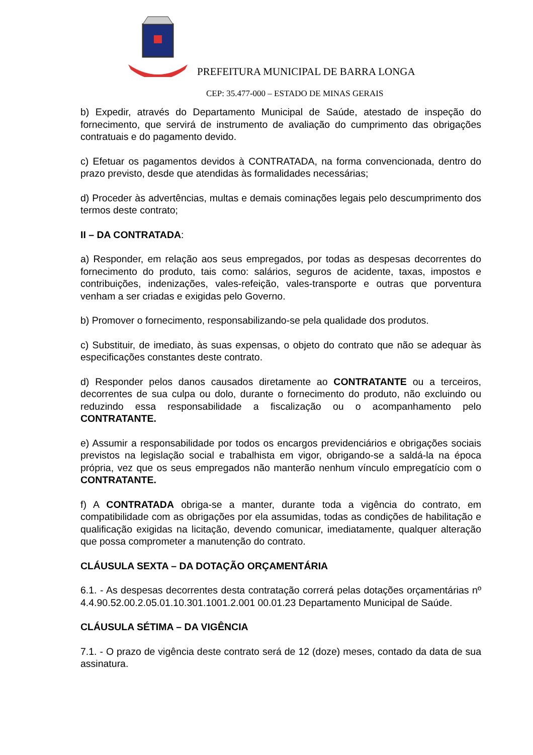PREFEITURA MUNICIPAL DE BARRA LONGA
CEP: 35.477-000 – ESTADO DE MINAS GERAIS
b) Expedir, através do Departamento Municipal de Saúde, atestado de inspeção do fornecimento, que servirá de instrumento de avaliação do cumprimento das obrigações contratuais e do pagamento devido.
c) Efetuar os pagamentos devidos à CONTRATADA, na forma convencionada, dentro do prazo previsto, desde que atendidas às formalidades necessárias;
d) Proceder às advertências, multas e demais cominações legais pelo descumprimento dos termos deste contrato;
II – DA CONTRATADA:
a) Responder, em relação aos seus empregados, por todas as despesas decorrentes do fornecimento do produto, tais como: salários, seguros de acidente, taxas, impostos e contribuições, indenizações, vales-refeição, vales-transporte e outras que porventura venham a ser criadas e exigidas pelo Governo.
b) Promover o fornecimento, responsabilizando-se pela qualidade dos produtos.
c) Substituir, de imediato, às suas expensas, o objeto do contrato que não se adequar às especificações constantes deste contrato.
d) Responder pelos danos causados diretamente ao CONTRATANTE ou a terceiros, decorrentes de sua culpa ou dolo, durante o fornecimento do produto, não excluindo ou reduzindo essa responsabilidade a fiscalização ou o acompanhamento pelo CONTRATANTE.
e) Assumir a responsabilidade por todos os encargos previdenciários e obrigações sociais previstos na legislação social e trabalhista em vigor, obrigando-se a saldá-la na época própria, vez que os seus empregados não manterão nenhum vínculo empregatício com o CONTRATANTE.
f) A CONTRATADA obriga-se a manter, durante toda a vigência do contrato, em compatibilidade com as obrigações por ela assumidas, todas as condições de habilitação e qualificação exigidas na licitação, devendo comunicar, imediatamente, qualquer alteração que possa comprometer a manutenção do contrato.
CLÁUSULA SEXTA – DA DOTAÇÃO ORÇAMENTÁRIA
6.1. - As despesas decorrentes desta contratação correrá pelas dotações orçamentárias nº 4.4.90.52.00.2.05.01.10.301.1001.2.001 00.01.23 Departamento Municipal de Saúde.
CLÁUSULA SÉTIMA – DA VIGÊNCIA
7.1. - O prazo de vigência deste contrato será de 12 (doze) meses, contado da data de sua assinatura.